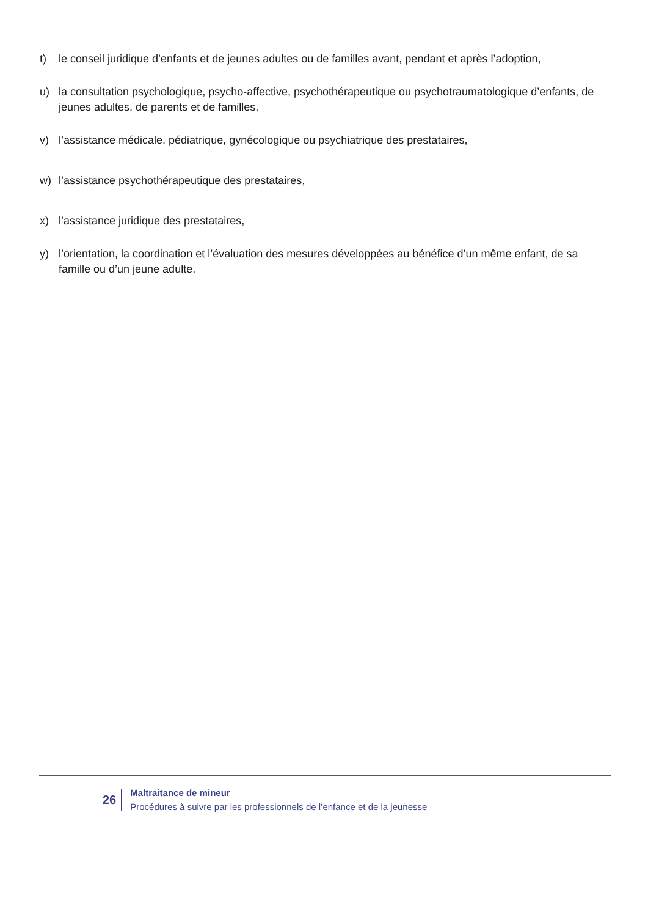t) le conseil juridique d’enfants et de jeunes adultes ou de familles avant, pendant et après l’adoption,
u) la consultation psychologique, psycho-affective, psychothérapeutique ou psychotraumatologique d’enfants, de jeunes adultes, de parents et de familles,
v) l’assistance médicale, pédiatrique, gynécologique ou psychiatrique des prestataires,
w) l’assistance psychothérapeutique des prestataires,
x) l’assistance juridique des prestataires,
y) l’orientation, la coordination et l’évaluation des mesures développées au bénéfice d’un même enfant, de sa famille ou d’un jeune adulte.
26
Maltraitance de mineur
Procédures à suivre par les professionnels de l’enfance et de la jeunesse